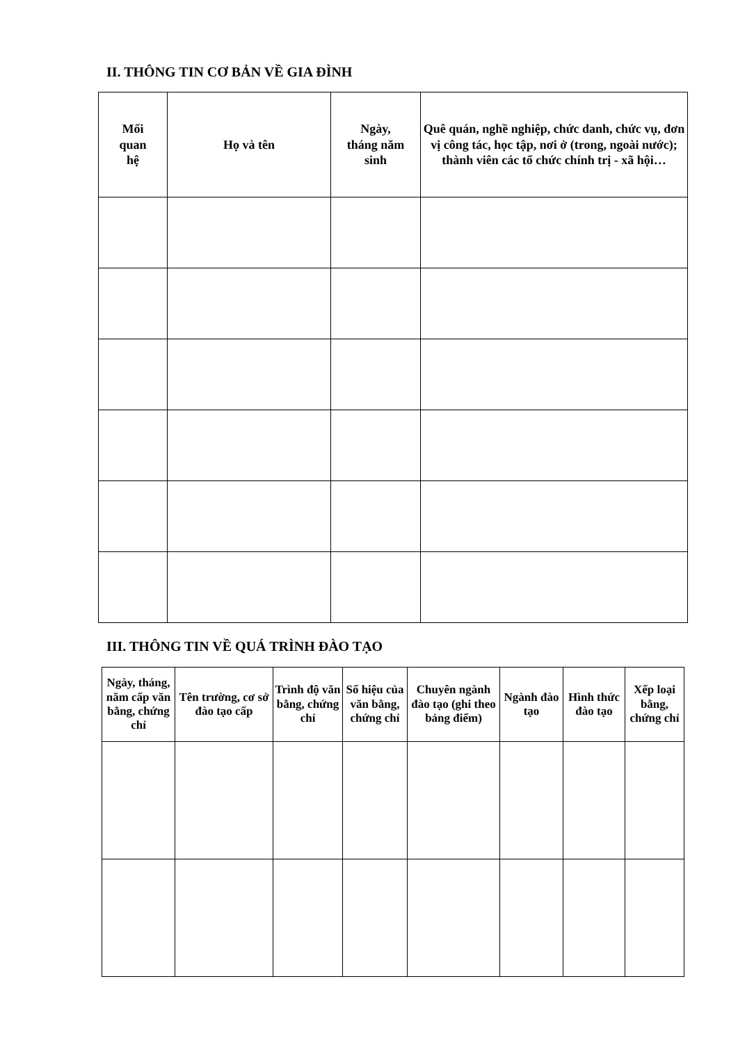II. THÔNG TIN CƠ BẢN VỀ GIA ĐÌNH
| Mối quan hệ | Họ và tên | Ngày, tháng năm sinh | Quê quán, nghề nghiệp, chức danh, chức vụ, đơn vị công tác, học tập, nơi ở (trong, ngoài nước); thành viên các tổ chức chính trị - xã hội… |
| --- | --- | --- | --- |
III. THÔNG TIN VỀ QUÁ TRÌNH ĐÀO TẠO
| Ngày, tháng, năm cấp văn bằng, chứng chỉ | Tên trường, cơ sở đào tạo cấp | Trình độ văn bằng, chứng chỉ | Số hiệu của văn bằng, chứng chỉ | Chuyên ngành đào tạo (ghi theo bảng điểm) | Ngành đào tạo | Hình thức đào tạo | Xếp loại bằng, chứng chỉ |
| --- | --- | --- | --- | --- | --- | --- | --- |